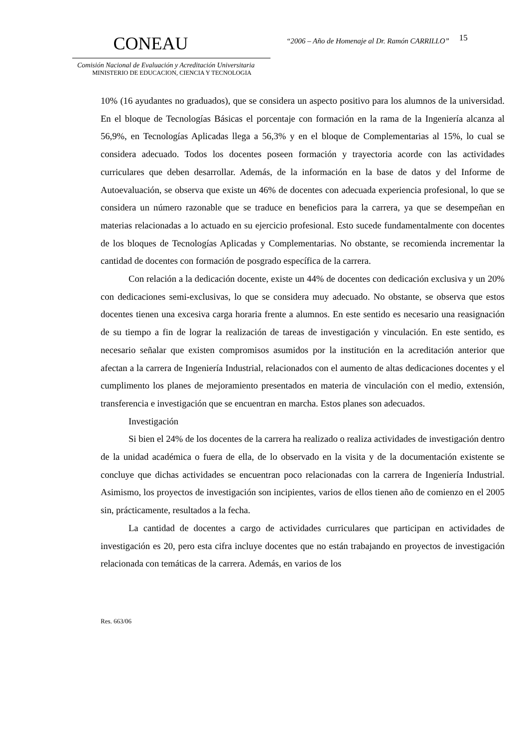CONEAU
Comisión Nacional de Evaluación y Acreditación Universitaria
MINISTERIO DE EDUCACION, CIENCIA Y TECNOLOGIA
“2006 – Año de Homenaje al Dr. Ramón CARRILLO”
15
10% (16 ayudantes no graduados), que se considera un aspecto positivo para los alumnos de la universidad. En el bloque de Tecnologías Básicas el porcentaje con formación en la rama de la Ingeniería alcanza al 56,9%, en Tecnologías Aplicadas llega a 56,3% y en el bloque de Complementarias al 15%, lo cual se considera adecuado. Todos los docentes poseen formación y trayectoria acorde con las actividades curriculares que deben desarrollar. Además, de la información en la base de datos y del Informe de Autoevaluación, se observa que existe un 46% de docentes con adecuada experiencia profesional, lo que se considera un número razonable que se traduce en beneficios para la carrera, ya que se desempeñan en materias relacionadas a lo actuado en su ejercicio profesional. Esto sucede fundamentalmente con docentes de los bloques de Tecnologías Aplicadas y Complementarias. No obstante, se recomienda incrementar la cantidad de docentes con formación de posgrado específica de la carrera.
Con relación a la dedicación docente, existe un 44% de docentes con dedicación exclusiva y un 20% con dedicaciones semi-exclusivas, lo que se considera muy adecuado. No obstante, se observa que estos docentes tienen una excesiva carga horaria frente a alumnos. En este sentido es necesario una reasignación de su tiempo a fin de lograr la realización de tareas de investigación y vinculación. En este sentido, es necesario señalar que existen compromisos asumidos por la institución en la acreditación anterior que afectan a la carrera de Ingeniería Industrial, relacionados con el aumento de altas dedicaciones docentes y el cumplimento los planes de mejoramiento presentados en materia de vinculación con el medio, extensión, transferencia e investigación que se encuentran en marcha. Estos planes son adecuados.
Investigación
Si bien el 24% de los docentes de la carrera ha realizado o realiza actividades de investigación dentro de la unidad académica o fuera de ella, de lo observado en la visita y de la documentación existente se concluye que dichas actividades se encuentran poco relacionadas con la carrera de Ingeniería Industrial. Asimismo, los proyectos de investigación son incipientes, varios de ellos tienen año de comienzo en el 2005 sin, prácticamente, resultados a la fecha.
La cantidad de docentes a cargo de actividades curriculares que participan en actividades de investigación es 20, pero esta cifra incluye docentes que no están trabajando en proyectos de investigación relacionada con temáticas de la carrera. Además, en varios de los
Res. 663/06